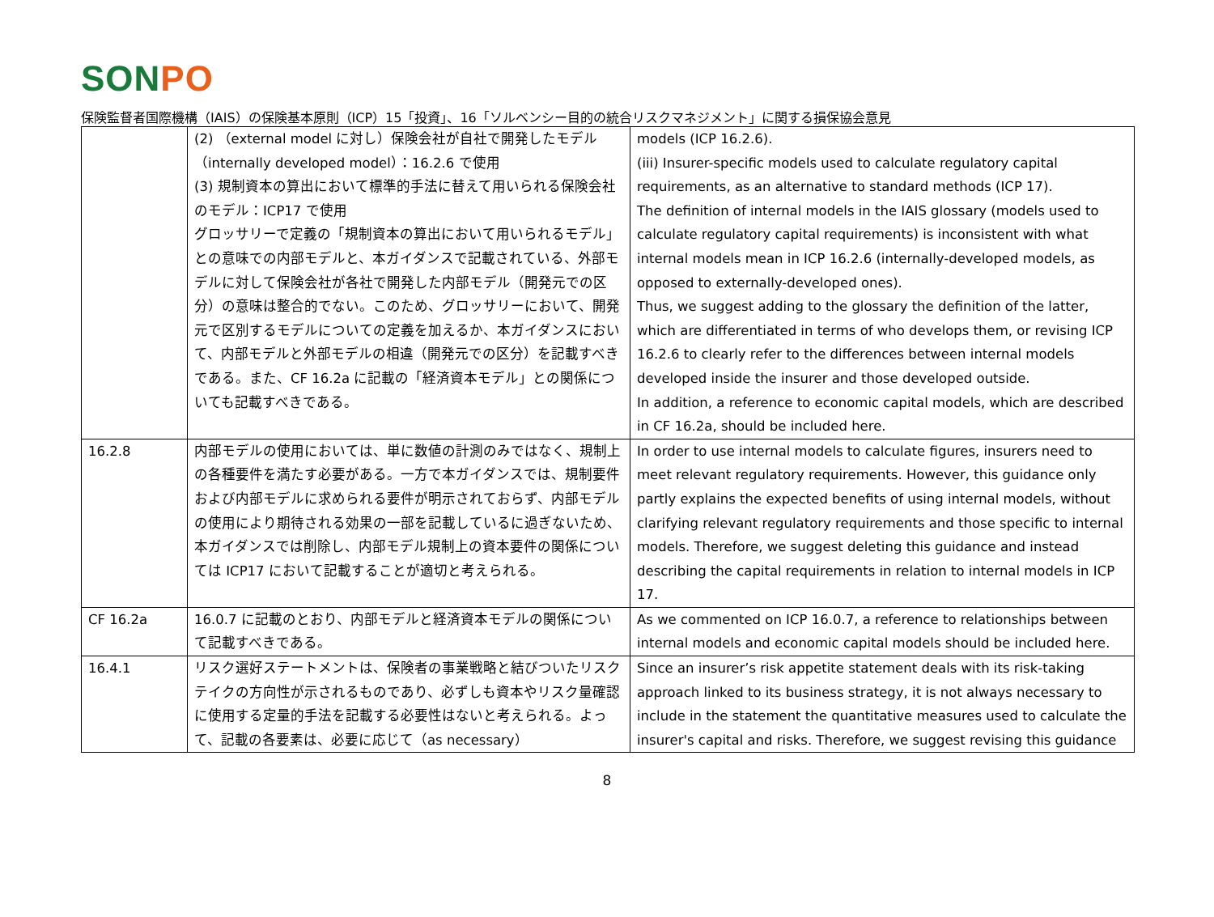SONPO
保険監督者国際機構（IAIS）の保険基本原則（ICP）15「投資」、16「ソルベンシー目的の統合リスクマネジメント」に関する損保協会意見
| | (2) （external model に対し）保険会社が自社で開発したモデル（internally developed model）：16.2.6 で使用 (3) 規制資本の算出において標準的手法に替えて用いられる保険会社のモデル：ICP17 で使用 グロッサリーで定義の「規制資本の算出において用いられるモデル」との意味での内部モデルと、本ガイダンスで記載されている、外部モデルに対して保険会社が各社で開発した内部モデル（開発元での区分）の意味は整合的でない。このため、グロッサリーにおいて、開発元で区別するモデルについての定義を加えるか、本ガイダンスにおいて、内部モデルと外部モデルの相違（開発元での区分）を記載すべきである。また、CF 16.2a に記載の「経済資本モデル」との関係についても記載すべきである。 | models (ICP 16.2.6). (iii) Insurer-specific models used to calculate regulatory capital requirements, as an alternative to standard methods (ICP 17). The definition of internal models in the IAIS glossary (models used to calculate regulatory capital requirements) is inconsistent with what internal models mean in ICP 16.2.6 (internally-developed models, as opposed to externally-developed ones). Thus, we suggest adding to the glossary the definition of the latter, which are differentiated in terms of who develops them, or revising ICP 16.2.6 to clearly refer to the differences between internal models developed inside the insurer and those developed outside. In addition, a reference to economic capital models, which are described in CF 16.2a, should be included here. |
| 16.2.8 | 内部モデルの使用においては、単に数値の計測のみではなく、規制上の各種要件を満たす必要がある。一方で本ガイダンスでは、規制要件および内部モデルに求められる要件が明示されておらず、内部モデルの使用により期待される効果の一部を記載しているに過ぎないため、本ガイダンスでは削除し、内部モデル規制上の資本要件の関係については ICP17 において記載することが適切と考えられる。 | In order to use internal models to calculate figures, insurers need to meet relevant regulatory requirements. However, this guidance only partly explains the expected benefits of using internal models, without clarifying relevant regulatory requirements and those specific to internal models. Therefore, we suggest deleting this guidance and instead describing the capital requirements in relation to internal models in ICP 17. |
| CF 16.2a | 16.0.7 に記載のとおり、内部モデルと経済資本モデルの関係について記載すべきである。 | As we commented on ICP 16.0.7, a reference to relationships between internal models and economic capital models should be included here. |
| 16.4.1 | リスク選好ステートメントは、保険者の事業戦略と結びついたリスクテイクの方向性が示されるものであり、必ずしも資本やリスク量確認に使用する定量的手法を記載する必要性はないと考えられる。よって、記載の各要素は、必要に応じて（as necessary） | Since an insurer’s risk appetite statement deals with its risk-taking approach linked to its business strategy, it is not always necessary to include in the statement the quantitative measures used to calculate the insurer's capital and risks. Therefore, we suggest revising this guidance |
8